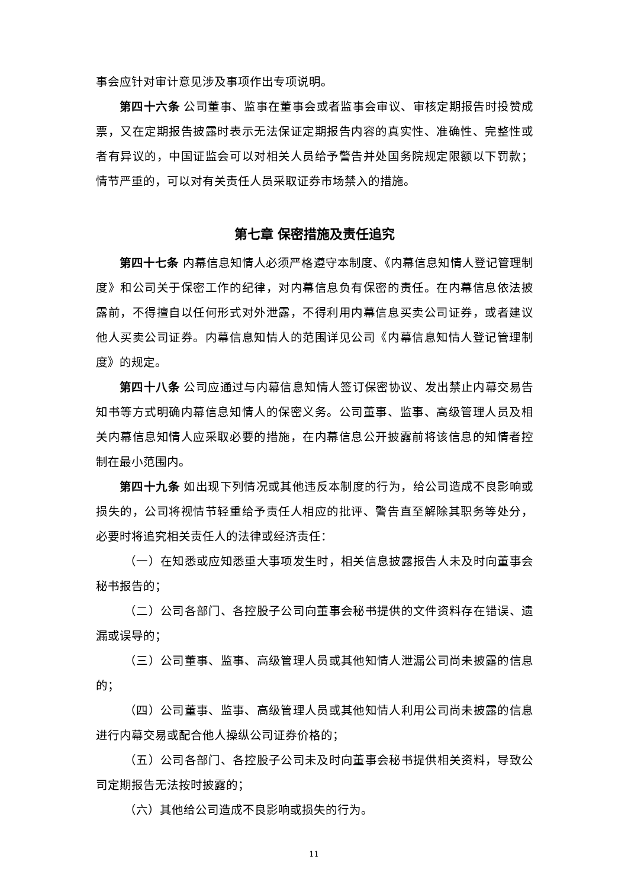事会应针对审计意见涉及事项作出专项说明。
第四十六条 公司董事、监事在董事会或者监事会审议、审核定期报告时投赞成票，又在定期报告披露时表示无法保证定期报告内容的真实性、准确性、完整性或者有异议的，中国证监会可以对相关人员给予警告并处国务院规定限额以下罚款；情节严重的，可以对有关责任人员采取证券市场禁入的措施。
第七章 保密措施及责任追究
第四十七条 内幕信息知情人必须严格遵守本制度、《内幕信息知情人登记管理制度》和公司关于保密工作的纪律，对内幕信息负有保密的责任。在内幕信息依法披露前，不得擅自以任何形式对外泄露，不得利用内幕信息买卖公司证券，或者建议他人买卖公司证券。内幕信息知情人的范围详见公司《内幕信息知情人登记管理制度》的规定。
第四十八条 公司应通过与内幕信息知情人签订保密协议、发出禁止内幕交易告知书等方式明确内幕信息知情人的保密义务。公司董事、监事、高级管理人员及相关内幕信息知情人应采取必要的措施，在内幕信息公开披露前将该信息的知情者控制在最小范围内。
第四十九条 如出现下列情况或其他违反本制度的行为，给公司造成不良影响或损失的，公司将视情节轻重给予责任人相应的批评、警告直至解除其职务等处分，必要时将追究相关责任人的法律或经济责任：
（一）在知悉或应知悉重大事项发生时，相关信息披露报告人未及时向董事会秘书报告的；
（二）公司各部门、各控股子公司向董事会秘书提供的文件资料存在错误、遗漏或误导的；
（三）公司董事、监事、高级管理人员或其他知情人泄漏公司尚未披露的信息的；
（四）公司董事、监事、高级管理人员或其他知情人利用公司尚未披露的信息进行内幕交易或配合他人操纵公司证券价格的；
（五）公司各部门、各控股子公司未及时向董事会秘书提供相关资料，导致公司定期报告无法按时披露的；
（六）其他给公司造成不良影响或损失的行为。
11